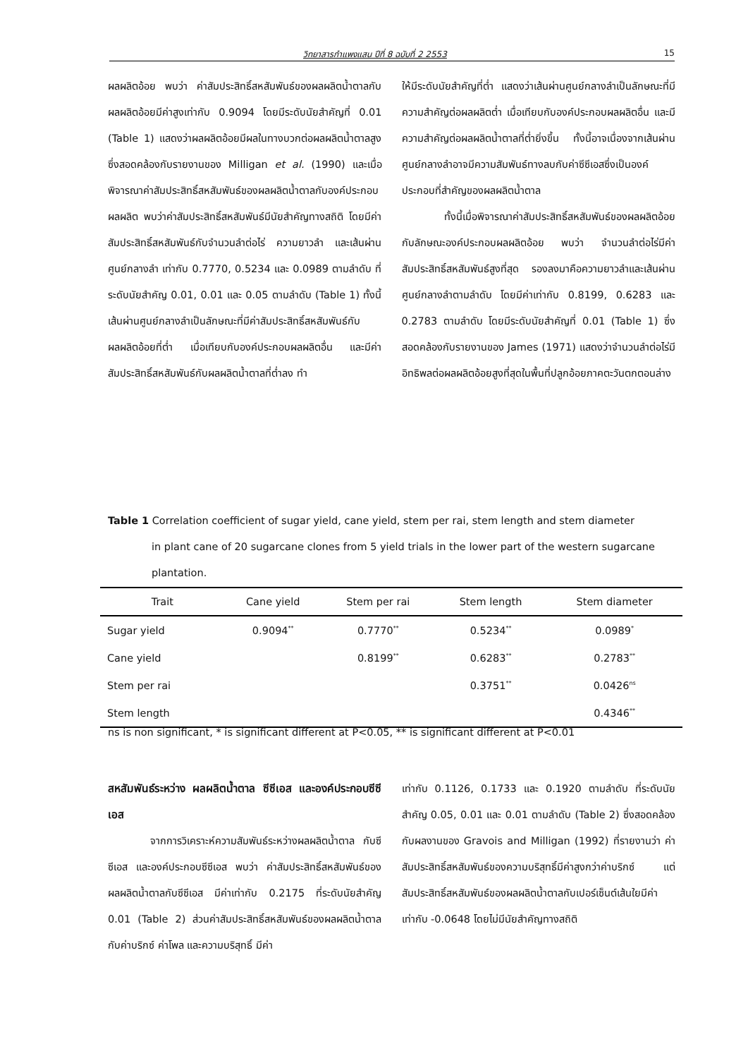วิทยาสารกำแพงแสน ปีที่ 8 ฉบับที่ 2 2553 15
ผลผลิตอ้อย พบว่า ค่าสัมประสิทธิ์สหสัมพันธ์ของผลผลิตน้ำตาลกับผลผลิตอ้อยมีค่าสูงเท่ากับ 0.9094 โดยมีระดับนัยสำคัญที่ 0.01 (Table 1) แสดงว่าผลผลิตอ้อยมีผลในทางบวกต่อผลผลิตน้ำตาลสูง ซึ่งสอดคล้องกับรายงานของ Milligan et al. (1990) และเมื่อพิจารณาค่าสัมประสิทธิ์สหสัมพันธ์ของผลผลิตน้ำตาลกับองค์ประกอบผลผลิต พบว่าค่าสัมประสิทธิ์สหสัมพันธ์มีนัยสำคัญทางสถิติ โดยมีค่าสัมประสิทธิ์สหสัมพันธ์กับจำนวนลำต่อไร่ ความยาวลำ และเส้นผ่านศูนย์กลางลำ เท่ากับ 0.7770, 0.5234 และ 0.0989 ตามลำดับ ที่ระดับนัยสำคัญ 0.01, 0.01 และ 0.05 ตามลำดับ (Table 1) ทั้งนี้เส้นผ่านศูนย์กลางลำเป็นลักษณะที่มีค่าสัมประสิทธิ์สหสัมพันธ์กับผลผลิตอ้อยที่ต่ำ เมื่อเทียบกับองค์ประกอบผลผลิตอื่น และมีค่าสัมประสิทธิ์สหสัมพันธ์กับผลผลิตน้ำตาลที่ต่ำลง ทำ
ให้มีระดับนัยสำคัญที่ต่ำ แสดงว่าเส้นผ่านศูนย์กลางลำเป็นลักษณะที่มีความสำคัญต่อผลผลิตต่ำ เมื่อเทียบกับองค์ประกอบผลผลิตอื่น และมีความสำคัญต่อผลผลิตน้ำตาลที่ต่ำยิ่งขึ้น ทั้งนี้อาจเนื่องจากเส้นผ่านศูนย์กลางลำอาจมีความสัมพันธ์ทางลบกับค่าซีซีเอสซึ่งเป็นองค์ประกอบที่สำคัญของผลผลิตน้ำตาล
ทั้งนี้เมื่อพิจารณาค่าสัมประสิทธิ์สหสัมพันธ์ของผลผลิตอ้อยกับลักษณะองค์ประกอบผลผลิตอ้อย พบว่า จำนวนลำต่อไร่มีค่าสัมประสิทธิ์สหสัมพันธ์สูงที่สุด รองลงมาคือความยาวลำและเส้นผ่านศูนย์กลางลำตามลำดับ โดยมีค่าเท่ากับ 0.8199, 0.6283 และ 0.2783 ตามลำดับ โดยมีระดับนัยสำคัญที่ 0.01 (Table 1) ซึ่งสอดคล้องกับรายงานของ James (1971) แสดงว่าจำนวนลำต่อไร่มีอิทธิพลต่อผลผลิตอ้อยสูงที่สุดในพื้นที่ปลูกอ้อยภาคตะวันตกตอนล่าง
Table 1 Correlation coefficient of sugar yield, cane yield, stem per rai, stem length and stem diameter
in plant cane of 20 sugarcane clones from 5 yield trials in the lower part of the western sugarcane plantation.
| Trait | Cane yield | Stem per rai | Stem length | Stem diameter |
| --- | --- | --- | --- | --- |
| Sugar yield | 0.9094<sup>**</sup> | 0.7770<sup>**</sup> | 0.5234<sup>**</sup> | 0.0989<sup>*</sup> |
| Cane yield | | 0.8199<sup>**</sup> | 0.6283<sup>**</sup> | 0.2783<sup>**</sup> |
| Stem per rai | | | 0.3751<sup>**</sup> | 0.0426<sup>ns</sup> |
| Stem length | | | | 0.4346<sup>**</sup> |
ns is non significant, * is significant different at P<0.05, ** is significant different at P<0.01
สหสัมพันธ์ระหว่าง ผลผลิตน้ำตาล ซีซีเอส และองค์ประกอบซีซีเอส
จากการวิเคราะห์ความสัมพันธ์ระหว่างผลผลิตน้ำตาล กับซีซีเอส และองค์ประกอบซีซีเอส พบว่า ค่าสัมประสิทธิ์สหสัมพันธ์ของผลผลิตน้ำตาลกับซีซีเอส มีค่าเท่ากับ 0.2175 ที่ระดับนัยสำคัญ 0.01 (Table 2) ส่วนค่าสัมประสิทธิ์สหสัมพันธ์ของผลผลิตน้ำตาลกับค่าบริกซ์ ค่าโพล และความบริสุทธิ์ มีค่า
เท่ากับ 0.1126, 0.1733 และ 0.1920 ตามลำดับ ที่ระดับนัยสำคัญ 0.05, 0.01 และ 0.01 ตามลำดับ (Table 2) ซึ่งสอดคล้องกับผลงานของ Gravois and Milligan (1992) ที่รายงานว่า ค่าสัมประสิทธิ์สหสัมพันธ์ของความบริสุทธิ์มีค่าสูงกว่าค่าบริกซ์ แต่สัมประสิทธิ์สหสัมพันธ์ของผลผลิตน้ำตาลกับเปอร์เซ็นต์เส้นใยมีค่าเท่ากับ -0.0648 โดยไม่มีนัยสำคัญทางสถิติ